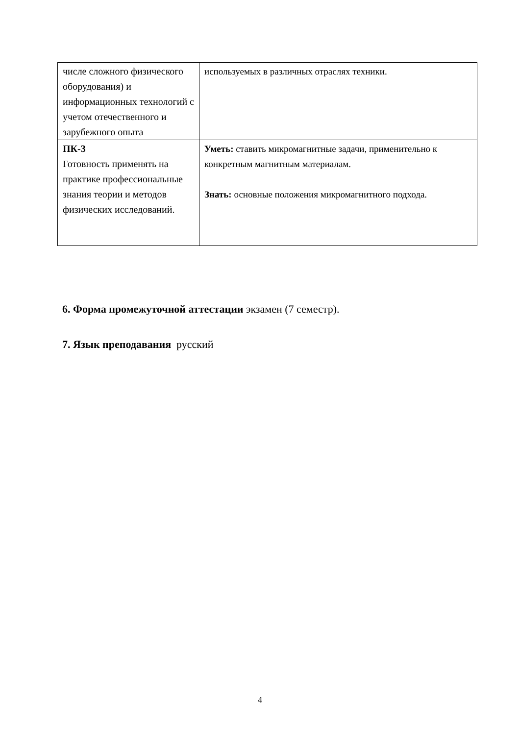| числе сложного физического оборудования) и информационных технологий с учетом отечественного и зарубежного опыта | используемых в различных отраслях техники. |
| ПК-3 Готовность применять на практике профессиональные знания теории и методов физических исследований. | Уметь: ставить микромагнитные задачи, применительно к конкретным магнитным материалам. Знать: основные положения микромагнитного подхода. |
6. Форма промежуточной аттестации экзамен (7 семестр).
7. Язык преподавания русский
4